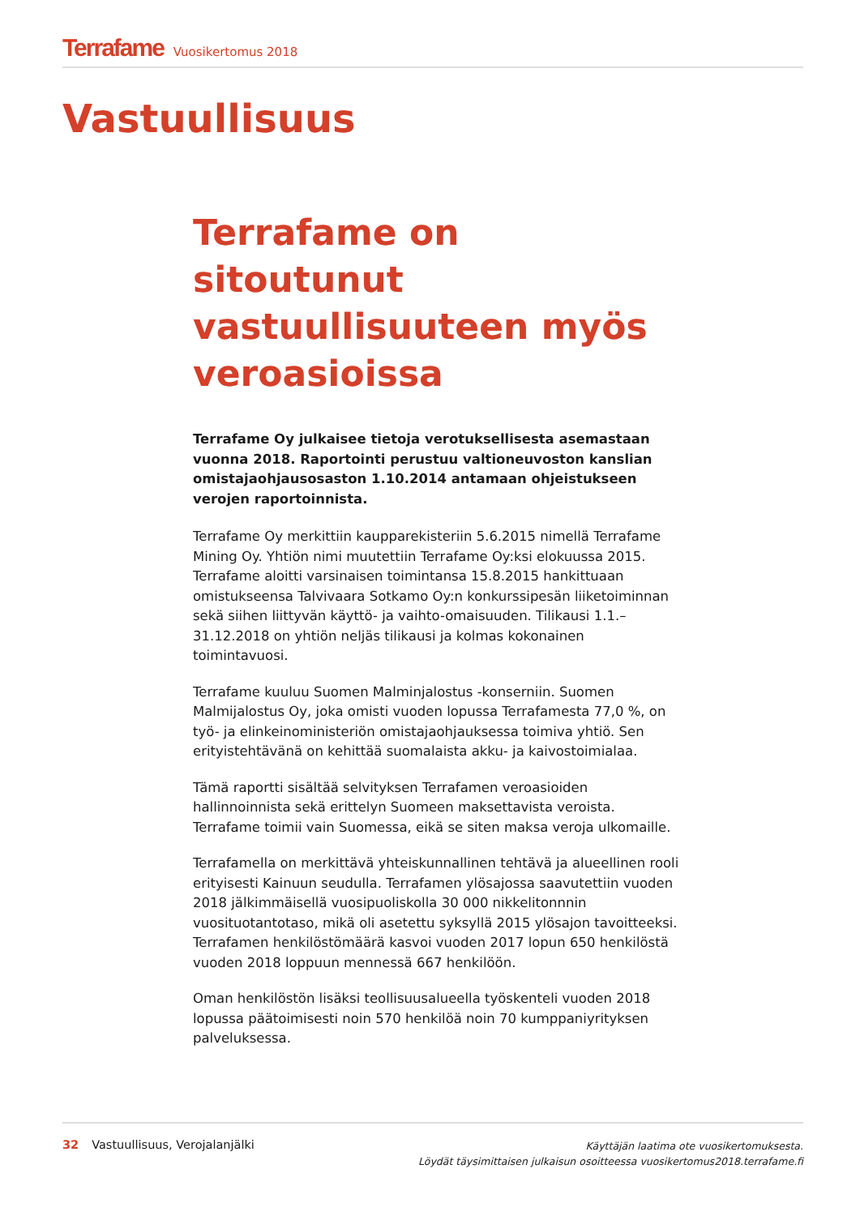Terrafame Vuosikertomus 2018
Vastuullisuus
Terrafame on sitoutunut vastuullisuuteen myös veroasioissa
Terrafame Oy julkaisee tietoja verotuksellisesta asemastaan vuonna 2018. Raportointi perustuu valtioneuvoston kanslian omistajaohjausosaston 1.10.2014 antamaan ohjeistukseen verojen raportoinnista.
Terrafame Oy merkittiin kaupparekisteriin 5.6.2015 nimellä Terrafame Mining Oy. Yhtiön nimi muutettiin Terrafame Oy:ksi elokuussa 2015. Terrafame aloitti varsinaisen toimintansa 15.8.2015 hankittuaan omistukseensa Talvivaara Sotkamo Oy:n konkurssipesän liiketoiminnan sekä siihen liittyvän käyttö- ja vaihto-omaisuuden. Tilikausi 1.1.–31.12.2018 on yhtiön neljäs tilikausi ja kolmas kokonainen toimintavuosi.
Terrafame kuuluu Suomen Malminjalostus -konserniin. Suomen Malmijalostus Oy, joka omisti vuoden lopussa Terrafamesta 77,0 %, on työ- ja elinkeinoministeriön omistajaohjauksessa toimiva yhtiö. Sen erityistehtävänä on kehittää suomalaista akku- ja kaivostoimialaa.
Tämä raportti sisältää selvityksen Terrafamen veroasioiden hallinnoinnista sekä erittelyn Suomeen maksettavista veroista. Terrafame toimii vain Suomessa, eikä se siten maksa veroja ulkomaille.
Terrafamella on merkittävä yhteiskunnallinen tehtävä ja alueellinen rooli erityisesti Kainuun seudulla. Terrafamen ylösajossa saavutettiin vuoden 2018 jälkimmäisellä vuosipuoliskolla 30 000 nikkelitonnnin vuosituotantotaso, mikä oli asetettu syksyllä 2015 ylösajon tavoitteeksi. Terrafamen henkilöstömäärä kasvoi vuoden 2017 lopun 650 henkilöstä vuoden 2018 loppuun mennessä 667 henkilöön.
Oman henkilöstön lisäksi teollisuusalueella työskenteli vuoden 2018 lopussa päätoimisesti noin 570 henkilöä noin 70 kumppaniyrityksen palveluksessa.
32 Vastuullisuus, Verojalanjälki
Käyttäjän laatima ote vuosikertomuksesta.
Löydät täysimittaisen julkaisun osoitteessa vuosikertomus2018.terrafame.fi